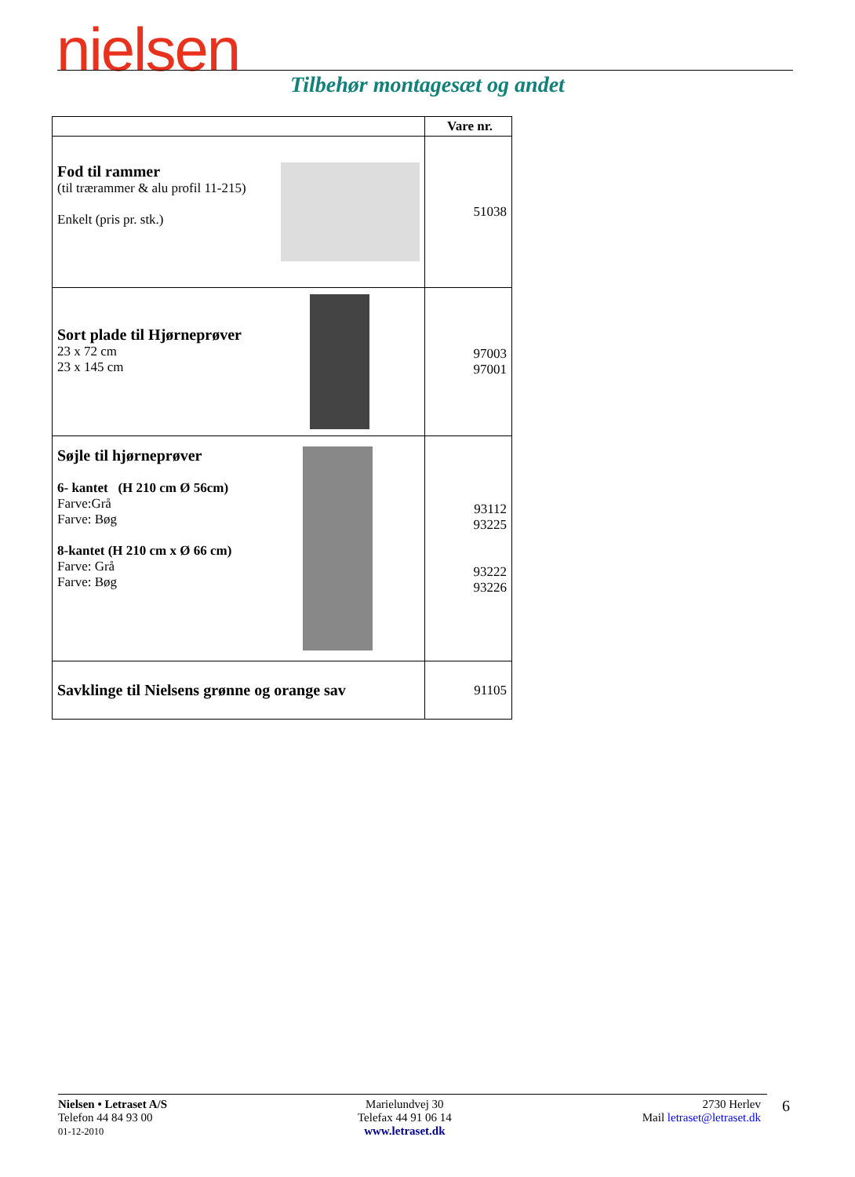nielsen
Tilbehør montagesæt og andet
| | Vare nr. |
| --- | --- |
| Fod til rammer (til trærammer & alu profil 11-215) Enkelt (pris pr. stk.) | 51038 |
| Sort plade til Hjørneprøver 23 x 72 cm 23 x 145 cm | 97003 97001 |
| Søjle til hjørneprøver 6- kantet (H 210 cm Ø 56cm) Farve:Grå Farve: Bøg 8-kantet (H 210 cm x Ø 66 cm) Farve: Grå Farve: Bøg | 93112 93225 93222 93226 |
| Savklinge til Nielsens grønne og orange sav | 91105 |
Nielsen • Letraset A/S
Telefon 44 84 93 00
01-12-2010
Marielundvej 30
Telefax 44 91 06 14
www.letraset.dk
2730 Herlev
Mail letraset@letraset.dk
6